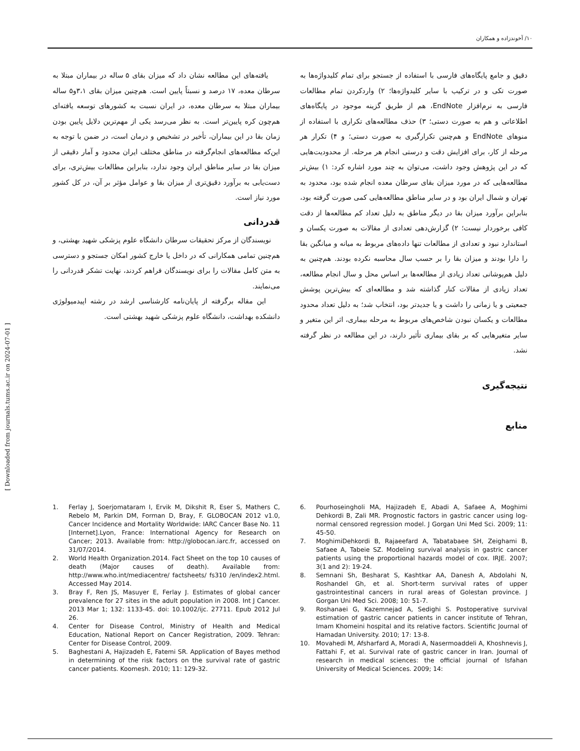۱۰/ آخوندزاده و همکاران
[ Downloaded from journals.tums.ac.ir on 2024-07-01 ]
دقیق و جامع پایگاه‌های فارسی با استفاده از جستجو برای تمام کلیدواژه‌ها به صورت تکی و در ترکیب با سایر کلیدواژه‌ها؛ ۲) واردکردن تمام مطالعات فارسی به نرم‌افزار EndNote، هم از طریق گزینه موجود در پایگاه‌های اطلاعاتی و هم به صورت دستی؛ ۳) حذف مطالعه‌های تکراری با استفاده از منوهای EndNote و هم‌چنین تکرارگیری به صورت دستی؛ و ۴) تکرار هر مرحله از کار، برای افزایش دقت و درستی انجام هر مرحله. از محدودیت‌هایی که در این پژوهش وجود داشت، می‌توان به چند مورد اشاره کرد: ۱) بیش‌تر مطالعه‌هایی که در مورد میزان بقای سرطان معده انجام شده بود، محدود به تهران و شمال ایران بود و در سایر مناطق مطالعه‌هایی کمی صورت گرفته بود، بنابراین برآورد میزان بقا در دیگر مناطق به دلیل تعداد کم مطالعه‌ها از دقت کافی برخوردار نیست؛ ۲) گزارش‌دهی تعدادی از مقالات به صورت یکسان و استاندارد نبود و تعدادی از مطالعات تنها داده‌های مربوط به میانه و میانگین بقا را دارا بودند و میزان بقا را بر حسب سال محاسبه نکرده بودند. هم‌چنین به دلیل هم‌پوشانی تعداد زیادی از مطالعه‌ها بر اساس محل و سال انجام مطالعه، تعداد زیادی از مقالات کنار گذاشته شد و مطالعه‌ای که بیش‌ترین پوشش جمعیتی و یا زمانی را داشت و یا جدیدتر بود، انتخاب شد؛ به دلیل تعداد محدود مطالعات و یکسان نبودن شاخص‌های مربوط به مرحله بیماری، اثر این متغیر و سایر متغیرهایی که بر بقای بیماری تأثیر دارند، در این مطالعه در نظر گرفته نشد.
نتیجه‌گیری
منابع
یافته‌های این مطالعه نشان داد که میزان بقای ۵ ساله در بیماران مبتلا به سرطان معده، ۱۷ درصد و نسبتاً پایین است. هم‌چنین میزان بقای ۳،۱و۵ ساله بیماران مبتلا به سرطان معده، در ایران نسبت به کشورهای توسعه یافته‌ای هم‌چون کره پایین‌تر است. به نظر می‌رسد یکی از مهم‌ترین دلایل پایین بودن زمان بقا در این بیماران، تأخیر در تشخیص و درمان است، در ضمن با توجه به این‌که مطالعه‌های انجام‌گرفته در مناطق مختلف ایران محدود و آمار دقیقی از میزان بقا در سایر مناطق ایران وجود ندارد، بنابراین مطالعات بیش‌تری، برای دست‌یابی به برآورد دقیق‌تری از میزان بقا و عوامل مؤثر بر آن، در کل کشور مورد نیاز است.
قدردانی
نویسندگان از مرکز تحقیقات سرطان دانشگاه علوم پزشکی شهید بهشتی، و هم‌چنین تمامی همکارانی که در داخل یا خارج کشور امکان جستجو و دسترسی به متن کامل مقالات را برای نویسندگان فراهم کردند، نهایت تشکر قدردانی را می‌نمایند.
این مقاله برگرفته از پایان‌نامه کارشناسی ارشد در رشته اپیدمیولوژی دانشکده بهداشت، دانشگاه علوم پزشکی شهید بهشتی است.
1. Ferlay J, Soerjomataram I, Ervik M, Dikshit R, Eser S, Mathers C, Rebelo M, Parkin DM, Forman D, Bray, F. GLOBOCAN 2012 v1.0, Cancer Incidence and Mortality Worldwide: IARC Cancer Base No. 11 [Internet].Lyon, France: International Agency for Research on Cancer; 2013. Available from: http://globocan.iarc.fr, accessed on 31/07/2014.
2. World Health Organization.2014. Fact Sheet on the top 10 causes of death (Major causes of death). Available from: http://www.who.int/mediacentre/ factsheets/ fs310 /en/index2.html. Accessed May 2014.
3. Bray F, Ren JS, Masuyer E, Ferlay J. Estimates of global cancer prevalence for 27 sites in the adult population in 2008. Int J Cancer. 2013 Mar 1; 132: 1133-45. doi: 10.1002/ijc. 27711. Epub 2012 Jul 26.
4. Center for Disease Control, Ministry of Health and Medical Education, National Report on Cancer Registration, 2009. Tehran: Center for Disease Control, 2009.
5. Baghestani A, Hajizadeh E, Fatemi SR. Application of Bayes method in determining of the risk factors on the survival rate of gastric cancer patients. Koomesh. 2010; 11: 129-32.
6. Pourhoseingholi MA, Hajizadeh E, Abadi A, Safaee A, Moghimi Dehkordi B, Zali MR. Prognostic factors in gastric cancer using log-normal censored regression model. J Gorgan Uni Med Sci. 2009; 11: 45-50.
7. MoghimiDehkordi B, Rajaeefard A, Tabatabaee SH, Zeighami B, Safaee A, Tabeie SZ. Modeling survival analysis in gastric cancer patients using the proportional hazards model of cox. IRJE. 2007; 3(1 and 2): 19-24.
8. Semnani Sh, Besharat S, Kashtkar AA, Danesh A, Abdolahi N, Roshandel Gh, et al. Short-term survival rates of upper gastrointestinal cancers in rural areas of Golestan province. J Gorgan Uni Med Sci. 2008; 10: 51-7.
9. Roshanaei G, Kazemnejad A, Sedighi S. Postoperative survival estimation of gastric cancer patients in cancer institute of Tehran, Imam Khomeini hospital and its relative factors. Scientific Journal of Hamadan University. 2010; 17: 13-8.
10. Movahedi M, Afsharfard A, Moradi A, Nasermoaddeli A, Khoshnevis J, Fattahi F, et al. Survival rate of gastric cancer in Iran. Journal of research in medical sciences: the official journal of Isfahan University of Medical Sciences. 2009; 14: